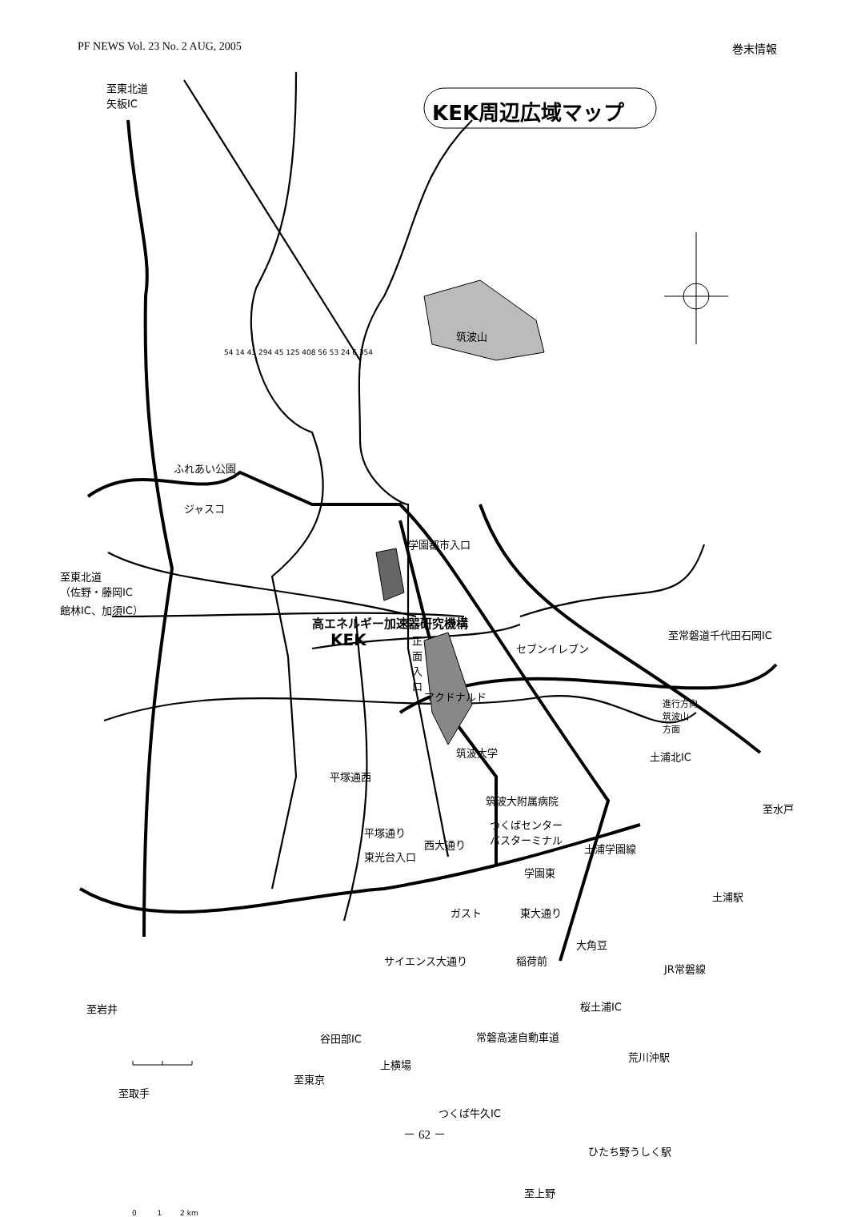PF NEWS Vol. 23 No. 2 AUG, 2005 巻末情報
KEK周辺広域マップ
至東北道
矢板IC
筑波山
ふれあい公園
ジャスコ
学園都市入口
至東北道
（佐野・藤岡IC
館林IC、加須IC）
高エネルギー加速器研究機構
KEK
正
面
入
口
至常磐道千代田石岡IC
セブンイレブン
マクドナルド
進行方向
筑波山
方面
筑波大学 土浦北IC
平塚通西
筑波大附属病院
至水戸
平塚通り
つくばセンター
バスターミナル
西大通り 土浦学園線
東光台入口
学園東
土浦駅
ガスト 東大通り
大角豆
サイエンス大通り 稲荷前
JR常磐線
至岩井 桜土浦IC
常磐高速自動車道
谷田部IC
上横場
荒川沖駅
至東京
至取手
つくば牛久IC
ひたち野うしく駅
至上野
0 1 2 km
54 14 41 294 45 125 408 56 53 24 6 354
－ 62 －